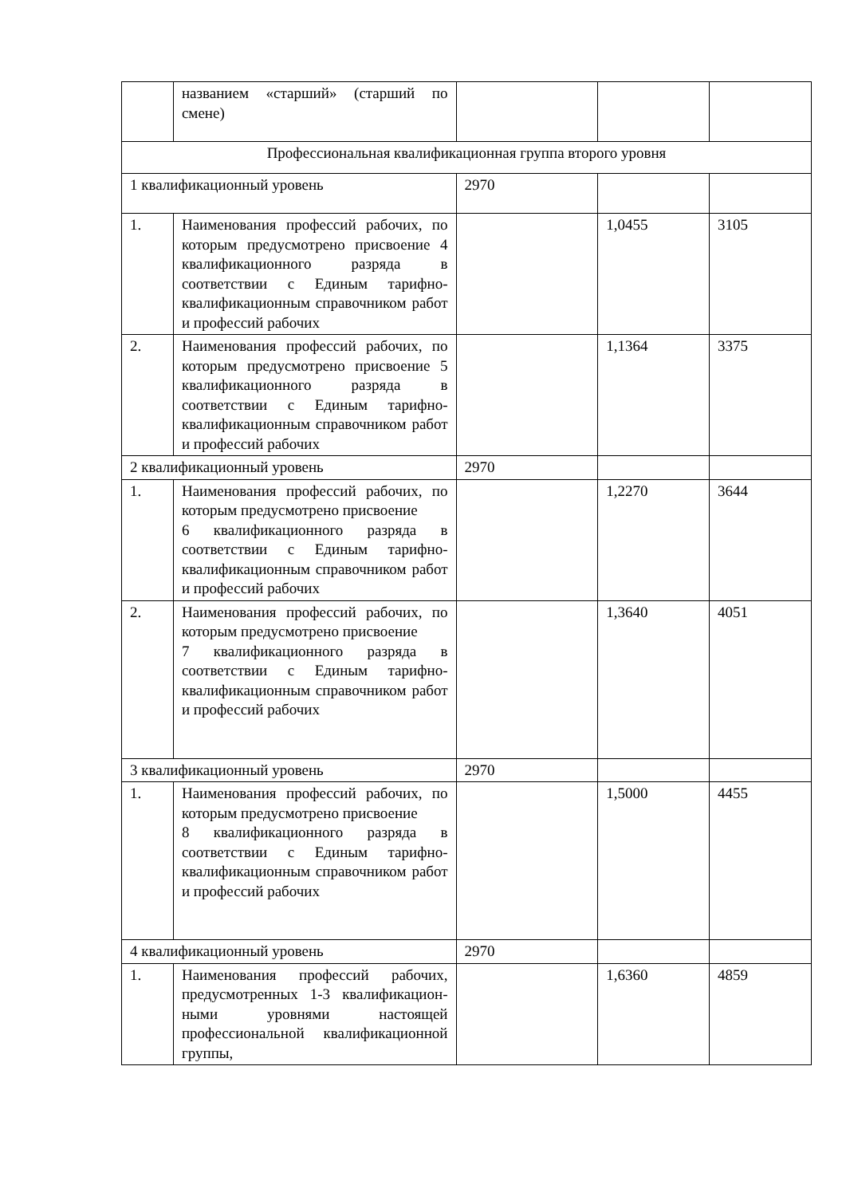| | названием «старший» (старший по смене) | | | |
| Профессиональная квалификационная группа второго уровня | | | | |
| 1 квалификационный уровень | | 2970 | | |
| 1. | Наименования профессий рабочих, по которым предусмотрено присвоение 4 квалификационного разряда в соответствии с Единым тарифно- квалификационным справочником работ и профессий рабочих | | 1,0455 | 3105 |
| 2. | Наименования профессий рабочих, по которым предусмотрено присвоение 5 квалификационного разряда в соответствии с Единым тарифно- квалификационным справочником работ и профессий рабочих | | 1,1364 | 3375 |
| 2 квалификационный уровень | | 2970 | | |
| 1. | Наименования профессий рабочих, по которым предусмотрено присвоение 6 квалификационного разряда в соответствии с Единым тарифно-квалификационным справочником работ и профессий рабочих | | 1,2270 | 3644 |
| 2. | Наименования профессий рабочих, по которым предусмотрено присвоение 7 квалификационного разряда в соответствии с Единым тарифно-квалификационным справочником работ и профессий рабочих | | 1,3640 | 4051 |
| 3 квалификационный уровень | | 2970 | | |
| 1. | Наименования профессий рабочих, по которым предусмотрено присвоение 8 квалификационного разряда в соответствии с Единым тарифно-квалификационным справочником работ и профессий рабочих | | 1,5000 | 4455 |
| 4 квалификационный уровень | | 2970 | | |
| 1. | Наименования профессий рабочих, предусмотренных 1-3 квалификацион-ными уровнями настоящей профессиональной квалификационной группы, | | 1,6360 | 4859 |